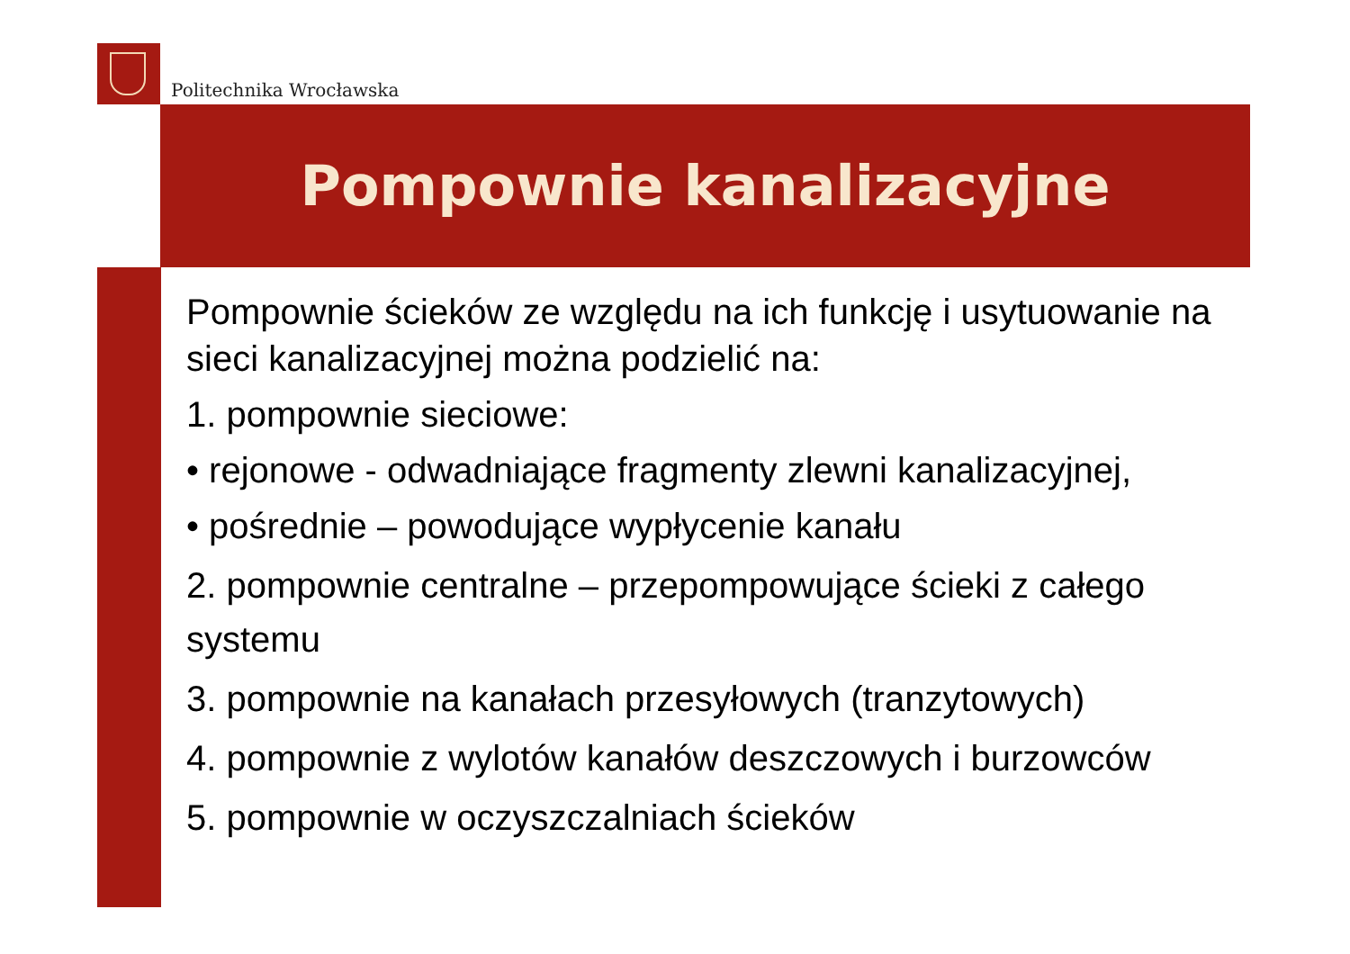Politechnika Wrocławska
Pompownie kanalizacyjne
Pompownie ścieków ze względu na ich funkcję i usytuowanie na sieci kanalizacyjnej można podzielić na:
1. pompownie sieciowe:
• rejonowe - odwadniające fragmenty zlewni kanalizacyjnej,
• pośrednie – powodujące wypłycenie kanału
2. pompownie centralne – przepompowujące ścieki z całego systemu
3. pompownie na kanałach przesyłowych (tranzytowych)
4. pompownie z wylotów kanałów deszczowych i burzowców
5. pompownie w oczyszczalniach ścieków